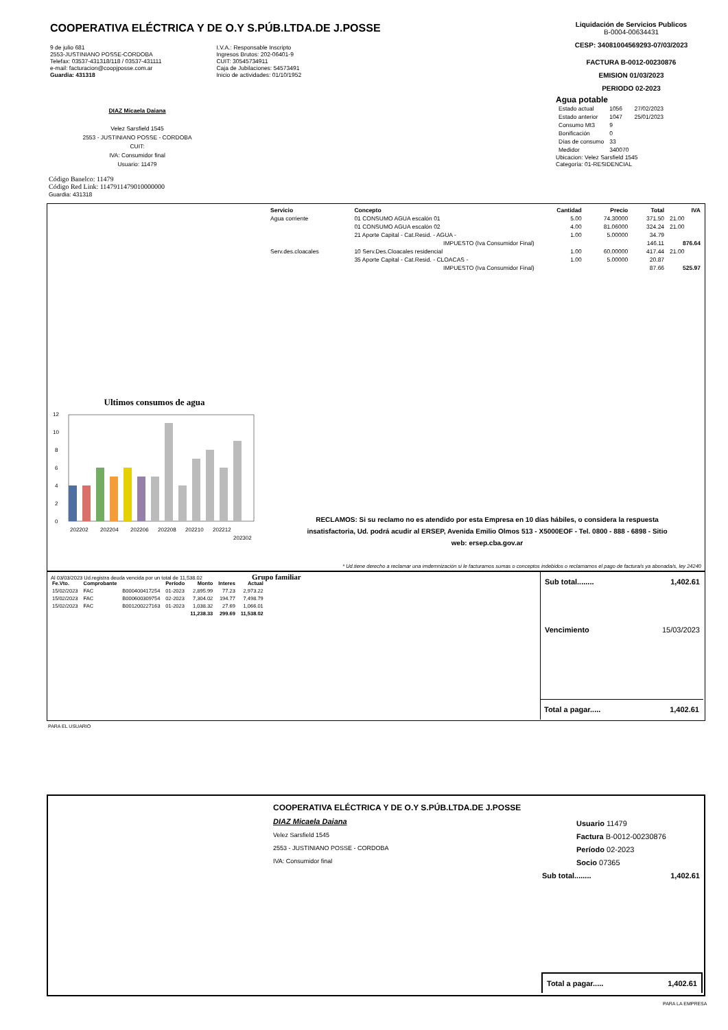COOPERATIVA ELÉCTRICA Y DE O.Y S.PÚB.LTDA.DE J.POSSE
9 de julio 681
2553-JUSTINIANO POSSE-CORDOBA
Telefax: 03537-431318/118 / 03537-431111
e-mail: facturacion@coopjposse.com.ar
Guardia: 431318
I.V.A.: Responsable Inscripto
Ingresos Brutos: 202-06401-9
CUIT: 30545734911
Caja de Jubilaciones: 54573491
Inicio de actividades: 01/10/1952
Liquidación de Servicios Publicos
B-0004-00634431
CESP: 34081004569293-07/03/2023
FACTURA B-0012-00230876
EMISION 01/03/2023
PERIODO 02-2023
Agua potable
| Estado actual | 1056 | 27/02/2023 |
| Estado anterior | 1047 | 25/01/2023 |
| Consumo Mt3 | 9 | |
| Bonificación | 0 | |
| Días de consumo | 33 | |
| Medidor | 340070 | |
Ubicacion: Velez Sarsfield 1545
Categoría: 01-RESIDENCIAL
DIAZ Micaela Daiana
Velez Sarsfield 1545
2553 - JUSTINIANO POSSE - CORDOBA
CUIT:
IVA: Consumidor final
Usuario: 11479
Código Banelco: 11479
Código Red Link: 1147911479010000000
Guardia: 431318
| Servicio | Concepto | Cantidad | Precio | Total | IVA |
| --- | --- | --- | --- | --- | --- |
| Agua corriente | 01 CONSUMO AGUA escalón 01 | 5.00 | 74.30000 | 371.50 | 21.00 |
| | 01 CONSUMO AGUA escalón 02 | 4.00 | 81.06000 | 324.24 | 21.00 |
| | 21 Aporte Capital - Cat.Resid. - AGUA - | 1.00 | 5.00000 | 34.79 | |
| | IMPUESTO (Iva Consumidor Final) | | | 146.11 | 876.64 |
| Serv.des.cloacales | 10 Serv.Des.Cloacales residencial | 1.00 | 60.00000 | 417.44 | 21.00 |
| | 35 Aporte Capital - Cat.Resid. - CLOACAS - | 1.00 | 5.00000 | 20.87 | |
| | IMPUESTO (Iva Consumidor Final) | | | 87.66 | 525.97 |
Ultimos consumos de agua
0
2
4
6
8
10
12
202202
202204
202206
202208
202210
202212
202302
RECLAMOS: Si su reclamo no es atendido por esta Empresa en 10 días hábiles, o considera la respuesta insatisfactoria, Ud. podrá acudir al ERSEP, Avenida Emilio Olmos 513 - X5000EOF - Tel. 0800 - 888 - 6898 - Sitio web: ersep.cba.gov.ar
* Ud.tiene derecho a reclamar una imdemnización si le facturamos sumas o conceptos indebidos o reclamamos el pago de factura/s ya abonada/s, ley 24240
Al 03/03/2023 Ud.registra deuda vencida por un total de 11,538.02 Grupo familiar
| Fe.Vto. | Comprobante | | Período | Monto | Interes | Actual |
| --- | --- | --- | --- | --- | --- | --- |
| 15/02/2023 | FAC | B000400417254 | 01-2023 | 2,895.99 | 77.23 | 2,973.22 |
| 15/02/2023 | FAC | B000600309754 | 02-2023 | 7,304.02 | 194.77 | 7,498.79 |
| 15/02/2023 | FAC | B001200227163 | 01-2023 | 1,038.32 | 27.69 | 1,066.01 |
| | | | | 11,238.33 | 299.69 | 11,538.02 |
Sub total........ 1,402.61
Vencimiento 15/03/2023
Total a pagar..... 1,402.61
PARA EL USUARIO
COOPERATIVA ELÉCTRICA Y DE O.Y S.PÚB.LTDA.DE J.POSSE
DIAZ Micaela Daiana
Velez Sarsfield 1545
2553 - JUSTINIANO POSSE - CORDOBA
IVA: Consumidor final
Usuario 11479
Factura B-0012-00230876
Período 02-2023
Socio 07365
Sub total........ 1,402.61
Total a pagar..... 1,402.61
PARA LA EMPRESA